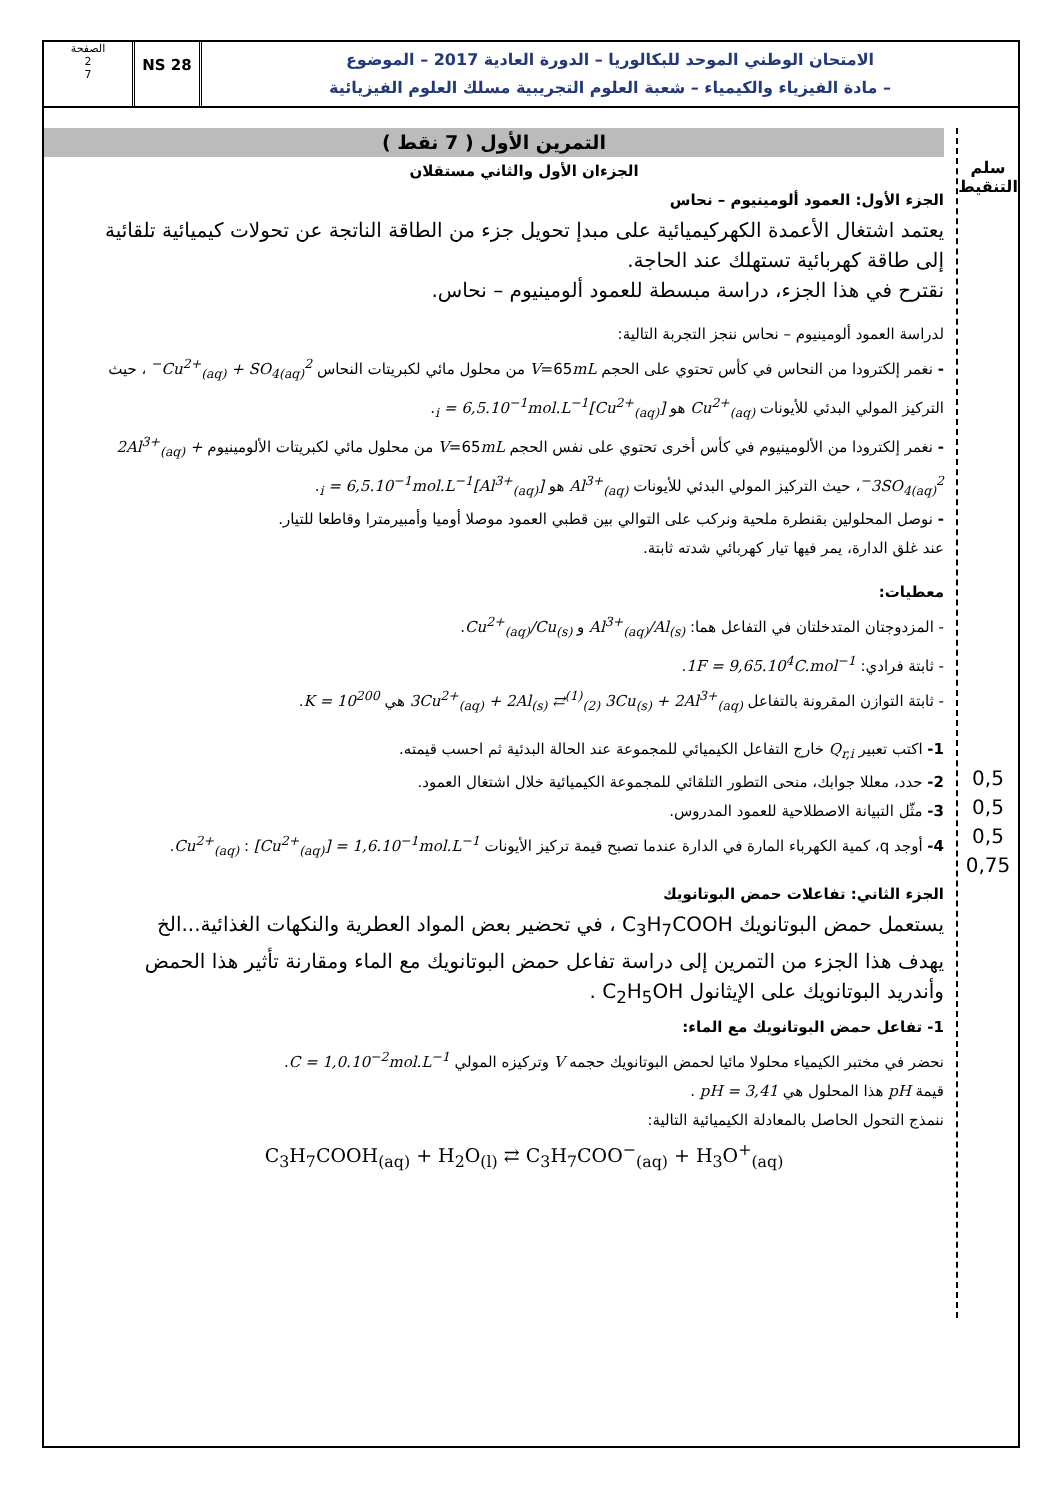الصفحة
2
7
NS 28
الامتحان الوطني الموحد للبكالوريا – الدورة العادية 2017 – الموضوع
– مادة الفيزياء والكيمياء – شعبة العلوم التجريبية مسلك العلوم الفيزيائية
سلم التنقيط
0,5
0,5
0,5
0,75
التمرين الأول ( 7 نقط )
الجزءان الأول والثاني مستقلان
الجزء الأول: العمود ألومينيوم – نحاس
يعتمد اشتغال الأعمدة الكهركيميائية على مبدإ تحويل جزء من الطاقة الناتجة عن تحولات كيميائية تلقائية إلى طاقة كهربائية تستهلك عند الحاجة.
نقترح في هذا الجزء، دراسة مبسطة للعمود ألومينيوم – نحاس.
لدراسة العمود ألومينيوم – نحاس ننجز التجربة التالية:
- نغمر إلكترودا من النحاس في كأس تحتوي على الحجم V=65mL من محلول مائي لكبريتات النحاس Cu<sup>2+</sup><sub>(aq)</sub> + SO<sub>4(aq)</sub><sup>2−</sup> ، حيث التركيز المولي البدئي للأيونات Cu<sup>2+</sup><sub>(aq)</sub> هو [Cu<sup>2+</sup><sub>(aq)</sub>]<sub>i</sub> = 6,5.10<sup>−1</sup>mol.L<sup>−1</sup>.
- نغمر إلكترودا من الألومينيوم في كأس أخرى تحتوي على نفس الحجم V=65mL من محلول مائي لكبريتات الألومينيوم 2Al<sup>3+</sup><sub>(aq)</sub> + 3SO<sub>4(aq)</sub><sup>2−</sup>، حيث التركيز المولي البدئي للأيونات Al<sup>3+</sup><sub>(aq)</sub> هو [Al<sup>3+</sup><sub>(aq)</sub>]<sub>i</sub> = 6,5.10<sup>−1</sup>mol.L<sup>−1</sup>.
- نوصل المحلولين بقنطرة ملحية ونركب على التوالي بين قطبي العمود موصلا أوميا وأمبيرمترا وقاطعا للتيار.
عند غلق الدارة، يمر فيها تيار كهربائي شدته ثابتة.
معطيات:
- المزدوجتان المتدخلتان في التفاعل هما: Al<sup>3+</sup><sub>(aq)</sub>/Al<sub>(s)</sub> و Cu<sup>2+</sup><sub>(aq)</sub>/Cu<sub>(s)</sub>.
- ثابتة فرادي: 1F = 9,65.10<sup>4</sup>C.mol<sup>−1</sup>.
- ثابتة التوازن المقرونة بالتفاعل 3Cu<sup>2+</sup><sub>(aq)</sub> + 2Al<sub>(s)</sub> ⇄<sup>(1)</sup><sub>(2)</sub> 3Cu<sub>(s)</sub> + 2Al<sup>3+</sup><sub>(aq)</sub> هي K = 10<sup>200</sup>.
1- اكتب تعبير Q<sub>r,i</sub> خارج التفاعل الكيميائي للمجموعة عند الحالة البدئية ثم احسب قيمته.
2- حدد، معللا جوابك، منحى التطور التلقائي للمجموعة الكيميائية خلال اشتغال العمود.
3- مثّل التبيانة الاصطلاحية للعمود المدروس.
4- أوجد q، كمية الكهرباء المارة في الدارة عندما تصبح قيمة تركيز الأيونات Cu<sup>2+</sup><sub>(aq)</sub> : [Cu<sup>2+</sup><sub>(aq)</sub>] = 1,6.10<sup>−1</sup>mol.L<sup>−1</sup>.
الجزء الثاني: تفاعلات حمض البوتانويك
يستعمل حمض البوتانويك C<sub>3</sub>H<sub>7</sub>COOH ، في تحضير بعض المواد العطرية والنكهات الغذائية...الخ
يهدف هذا الجزء من التمرين إلى دراسة تفاعل حمض البوتانويك مع الماء ومقارنة تأثير هذا الحمض وأندريد البوتانويك على الإيثانول C<sub>2</sub>H<sub>5</sub>OH .
1- تفاعل حمض البوتانويك مع الماء:
نحضر في مختبر الكيمياء محلولا مائيا لحمض البوتانويك حجمه V وتركيزه المولي C = 1,0.10<sup>−2</sup>mol.L<sup>−1</sup>.
قيمة pH هذا المحلول هي pH = 3,41 .
ننمذج التحول الحاصل بالمعادلة الكيميائية التالية:
C<sub>3</sub>H<sub>7</sub>COOH<sub>(aq)</sub> + H<sub>2</sub>O<sub>(l)</sub> ⇄ C<sub>3</sub>H<sub>7</sub>COO<sup>−</sup><sub>(aq)</sub> + H<sub>3</sub>O<sup>+</sup><sub>(aq)</sub>